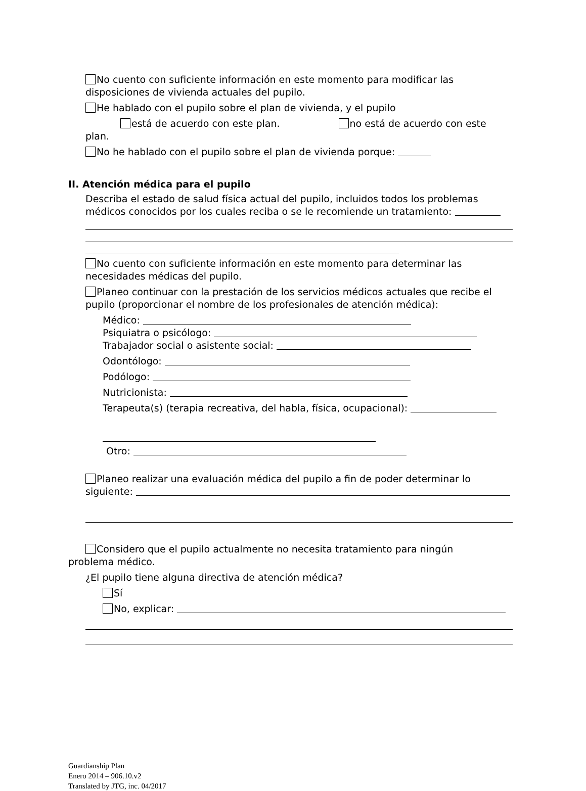No cuento con suficiente información en este momento para modificar las disposiciones de vivienda actuales del pupilo.
He hablado con el pupilo sobre el plan de vivienda, y el pupilo
está de acuerdo con este plan. no está de acuerdo con este
plan.
No he hablado con el pupilo sobre el plan de vivienda porque:
II. Atención médica para el pupilo
Describa el estado de salud física actual del pupilo, incluidos todos los problemas médicos conocidos por los cuales reciba o se le recomiende un tratamiento:
No cuento con suficiente información en este momento para determinar las necesidades médicas del pupilo.
Planeo continuar con la prestación de los servicios médicos actuales que recibe el pupilo (proporcionar el nombre de los profesionales de atención médica):
Médico:
Psiquiatra o psicólogo:
Trabajador social o asistente social:
Odontólogo:
Podólogo:
Nutricionista:
Terapeuta(s) (terapia recreativa, del habla, física, ocupacional):
Otro:
Planeo realizar una evaluación médica del pupilo a fin de poder determinar lo siguiente:
Considero que el pupilo actualmente no necesita tratamiento para ningún
problema médico.
¿El pupilo tiene alguna directiva de atención médica?
Sí
No, explicar:
Guardianship Plan
Enero 2014 – 906.10.v2
Translated by JTG, inc. 04/2017